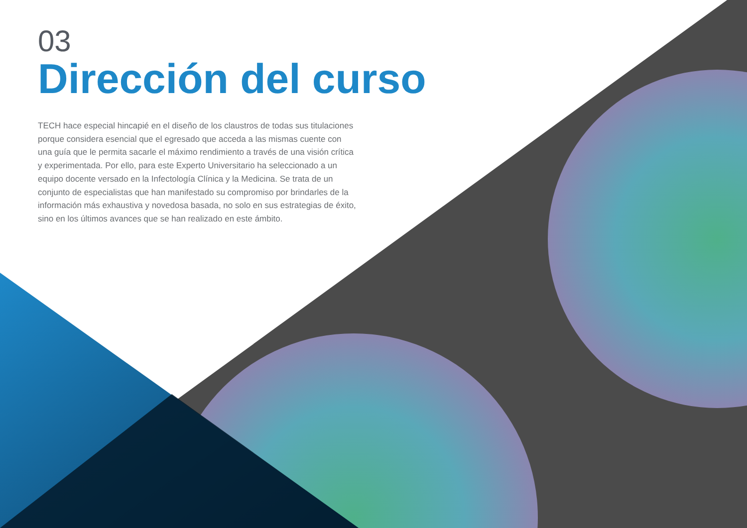03
Dirección del curso
TECH hace especial hincapié en el diseño de los claustros de todas sus titulaciones porque considera esencial que el egresado que acceda a las mismas cuente con una guía que le permita sacarle el máximo rendimiento a través de una visión crítica y experimentada. Por ello, para este Experto Universitario ha seleccionado a un equipo docente versado en la Infectología Clínica y la Medicina. Se trata de un conjunto de especialistas que han manifestado su compromiso por brindarles de la información más exhaustiva y novedosa basada, no solo en sus estrategias de éxito, sino en los últimos avances que se han realizado en este ámbito.